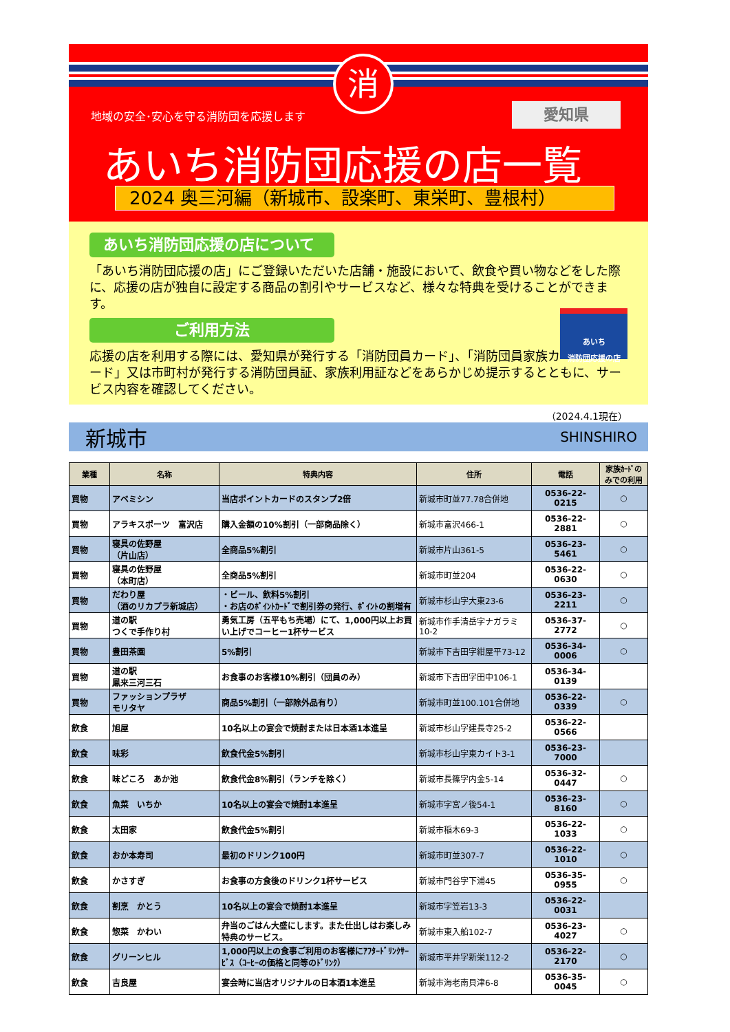消
地域の安全･安心を守る消防団を応援します
愛知県
あいち消防団応援の店一覧
2024 奥三河編（新城市、設楽町、東栄町、豊根村）
あいち消防団応援の店について
「あいち消防団応援の店」にご登録いただいた店舗・施設において、飲食や買い物などをした際に、応援の店が独自に設定する商品の割引やサービスなど、様々な特典を受けることができます。
あいち
消防団応援の店
ご利用方法
応援の店を利用する際には、愛知県が発行する「消防団員カード」、「消防団員家族カード」又は市町村が発行する消防団員証、家族利用証などをあらかじめ提示するとともに、サービス内容を確認してください。
（2024.4.1現在）
新城市 SHINSHIRO
| 業種 | 名称 | 特典内容 | 住所 | 電話 | 家族ｶｰﾄﾞのみでの利用 |
| --- | --- | --- | --- | --- | --- |
| 買物 | アベミシン | 当店ポイントカードのスタンプ2倍 | 新城市町並77.78合併地 | 0536-22-0215 | ○ |
| 買物 | アラキスポーツ 富沢店 | 購入金額の10%割引（一部商品除く） | 新城市富沢466-1 | 0536-22-2881 | ○ |
| 買物 | 寝具の佐野屋 （片山店） | 全商品5%割引 | 新城市片山361-5 | 0536-23-5461 | ○ |
| 買物 | 寝具の佐野屋 （本町店） | 全商品5%割引 | 新城市町並204 | 0536-22-0630 | ○ |
| 買物 | だわり屋 （酒のリカプラ新城店） | ・ビール、飲料5%割引 ・お店のﾎﾟｲﾝﾄｶｰﾄﾞで割引券の発行、ﾎﾟｲﾝﾄの割増有 | 新城市杉山字大東23-6 | 0536-23-2211 | ○ |
| 買物 | 道の駅 つくで手作り村 | 勇気工房（五平もち売場）にて、1,000円以上お買い上げでコーヒー1杯サービス | 新城市作手清岳字ナガラミ10-2 | 0536-37-2772 | ○ |
| 買物 | 豊田茶園 | 5%割引 | 新城市下吉田字紺屋平73-12 | 0536-34-0006 | ○ |
| 買物 | 道の駅 鳳来三河三石 | お食事のお客様10%割引（団員のみ） | 新城市下吉田字田中106-1 | 0536-34-0139 | |
| 買物 | ファッションプラザ モリタヤ | 商品5%割引（一部除外品有り） | 新城市町並100.101合併地 | 0536-22-0339 | ○ |
| 飲食 | 旭屋 | 10名以上の宴会で焼酎または日本酒1本進呈 | 新城市杉山字建長寺25-2 | 0536-22-0566 | |
| 飲食 | 味彩 | 飲食代金5%割引 | 新城市杉山字東カイト3-1 | 0536-23-7000 | |
| 飲食 | 味どころ あか池 | 飲食代金8%割引（ランチを除く） | 新城市長篠字内金5-14 | 0536-32-0447 | ○ |
| 飲食 | 魚菜 いちか | 10名以上の宴会で焼酎1本進呈 | 新城市字宮ノ後54-1 | 0536-23-8160 | ○ |
| 飲食 | 太田家 | 飲食代金5%割引 | 新城市稲木69-3 | 0536-22-1033 | ○ |
| 飲食 | おか本寿司 | 最初のドリンク100円 | 新城市町並307-7 | 0536-22-1010 | ○ |
| 飲食 | かさすぎ | お食事の方食後のドリンク1杯サービス | 新城市門谷字下浦45 | 0536-35-0955 | ○ |
| 飲食 | 割烹 かとう | 10名以上の宴会で焼酎1本進呈 | 新城市字笠岩13-3 | 0536-22-0031 | |
| 飲食 | 惣菜 かわい | 弁当のごはん大盛にします。また仕出しはお楽しみ特典のサービス。 | 新城市東入船102-7 | 0536-23-4027 | ○ |
| 飲食 | グリーンヒル | 1,000円以上の食事ご利用のお客様にｱﾌﾀｰﾄﾞﾘﾝｸｻｰﾋﾞｽ（ｺｰﾋｰの価格と同等のﾄﾞﾘﾝｸ） | 新城市平井字新栄112-2 | 0536-22-2170 | ○ |
| 飲食 | 吉良屋 | 宴会時に当店オリジナルの日本酒1本進呈 | 新城市海老南貝津6-8 | 0536-35-0045 | ○ |